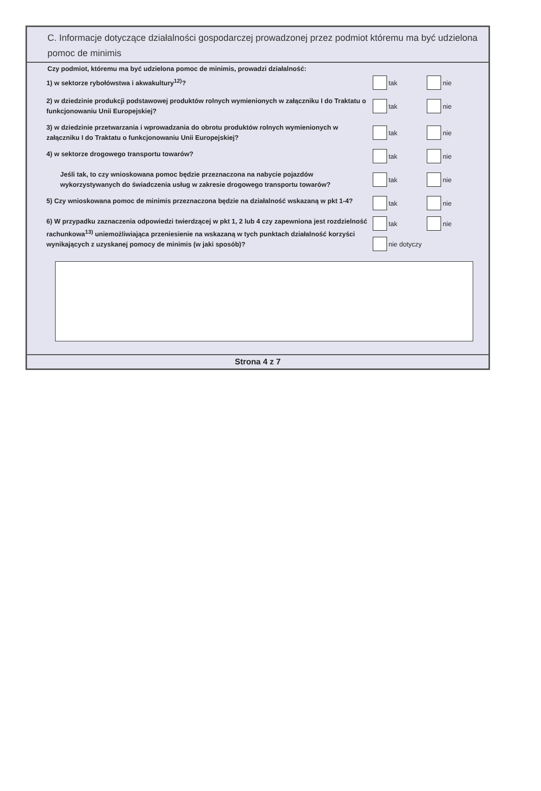C. Informacje dotyczące działalności gospodarczej prowadzonej przez podmiot któremu ma być udzielona pomoc de minimis
Czy podmiot, któremu ma być udzielona pomoc de minimis, prowadzi działalność:
1) w sektorze rybołówstwa i akwakultury<sup>12)</sup>?
tak nie
2) w dziedzinie produkcji podstawowej produktów rolnych wymienionych w załączniku I do Traktatu o funkcjonowaniu Unii Europejskiej?
tak nie
3) w dziedzinie przetwarzania i wprowadzania do obrotu produktów rolnych wymienionych w załączniku I do Traktatu o funkcjonowaniu Unii Europejskiej?
tak nie
4) w sektorze drogowego transportu towarów?
tak nie
Jeśli tak, to czy wnioskowana pomoc będzie przeznaczona na nabycie pojazdów wykorzystywanych do świadczenia usług w zakresie drogowego transportu towarów?
tak nie
5) Czy wnioskowana pomoc de minimis przeznaczona będzie na działalność wskazaną w pkt 1-4?
tak nie
6) W przypadku zaznaczenia odpowiedzi twierdzącej w pkt 1, 2 lub 4 czy zapewniona jest rozdzielność rachunkowa<sup>13)</sup> uniemożliwiająca przeniesienie na wskazaną w tych punktach działalność korzyści wynikających z uzyskanej pomocy de minimis (w jaki sposób)?
tak nie
nie dotyczy
Strona 4 z 7